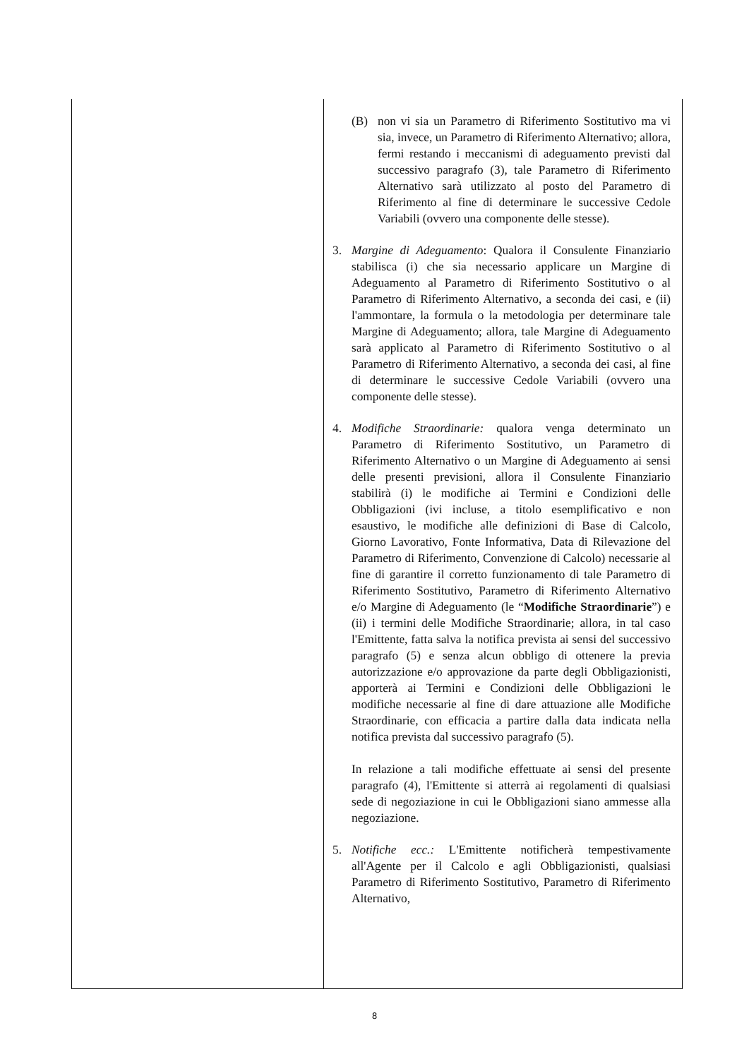| | (B) non vi sia un Parametro di Riferimento Sostitutivo ma vi sia, invece, un Parametro di Riferimento Alternativo; allora, fermi restando i meccanismi di adeguamento previsti dal successivo paragrafo (3), tale Parametro di Riferimento Alternativo sarà utilizzato al posto del Parametro di Riferimento al fine di determinare le successive Cedole Variabili (ovvero una componente delle stesse). 3. Margine di Adeguamento : Qualora il Consulente Finanziario stabilisca (i) che sia necessario applicare un Margine di Adeguamento al Parametro di Riferimento Sostitutivo o al Parametro di Riferimento Alternativo, a seconda dei casi, e (ii) l'ammontare, la formula o la metodologia per determinare tale Margine di Adeguamento; allora, tale Margine di Adeguamento sarà applicato al Parametro di Riferimento Sostitutivo o al Parametro di Riferimento Alternativo, a seconda dei casi, al fine di determinare le successive Cedole Variabili (ovvero una componente delle stesse). 4. Modifiche Straordinarie: qualora venga determinato un Parametro di Riferimento Sostitutivo, un Parametro di Riferimento Alternativo o un Margine di Adeguamento ai sensi delle presenti previsioni, allora il Consulente Finanziario stabilirà (i) le modifiche ai Termini e Condizioni delle Obbligazioni (ivi incluse, a titolo esemplificativo e non esaustivo, le modifiche alle definizioni di Base di Calcolo, Giorno Lavorativo, Fonte Informativa, Data di Rilevazione del Parametro di Riferimento, Convenzione di Calcolo) necessarie al fine di garantire il corretto funzionamento di tale Parametro di Riferimento Sostitutivo, Parametro di Riferimento Alternativo e/o Margine di Adeguamento (le “ Modifiche Straordinarie ”) e (ii) i termini delle Modifiche Straordinarie; allora, in tal caso l'Emittente, fatta salva la notifica prevista ai sensi del successivo paragrafo (5) e senza alcun obbligo di ottenere la previa autorizzazione e/o approvazione da parte degli Obbligazionisti, apporterà ai Termini e Condizioni delle Obbligazioni le modifiche necessarie al fine di dare attuazione alle Modifiche Straordinarie, con efficacia a partire dalla data indicata nella notifica prevista dal successivo paragrafo (5). In relazione a tali modifiche effettuate ai sensi del presente paragrafo (4), l'Emittente si atterrà ai regolamenti di qualsiasi sede di negoziazione in cui le Obbligazioni siano ammesse alla negoziazione. 5. Notifiche ecc.: L'Emittente notificherà tempestivamente all'Agente per il Calcolo e agli Obbligazionisti, qualsiasi Parametro di Riferimento Sostitutivo, Parametro di Riferimento Alternativo, |
8